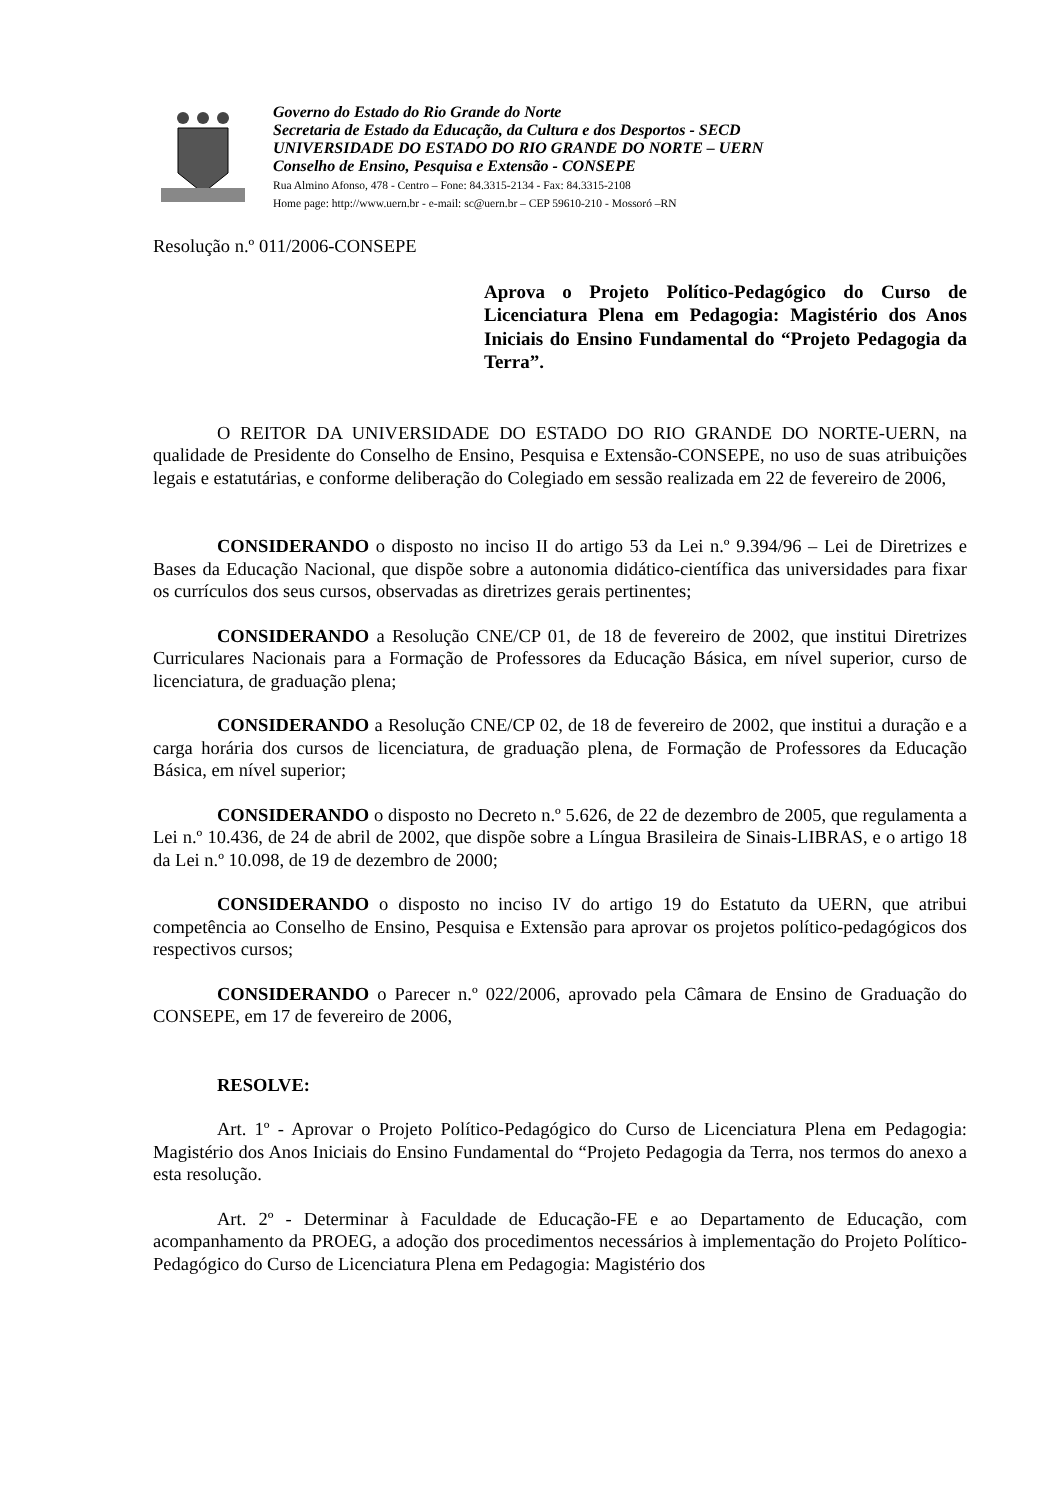Governo do Estado do Rio Grande do Norte
Secretaria de Estado da Educação, da Cultura e dos Desportos - SECD
UNIVERSIDADE DO ESTADO DO RIO GRANDE DO NORTE – UERN
Conselho de Ensino, Pesquisa e Extensão - CONSEPE
Rua Almino Afonso, 478 - Centro – Fone: 84.3315-2134 - Fax: 84.3315-2108
Home page: http://www.uern.br - e-mail: sc@uern.br – CEP 59610-210 - Mossoró –RN
Resolução n.º 011/2006-CONSEPE
Aprova o Projeto Político-Pedagógico do Curso de Licenciatura Plena em Pedagogia: Magistério dos Anos Iniciais do Ensino Fundamental do “Projeto Pedagogia da Terra”.
O REITOR DA UNIVERSIDADE DO ESTADO DO RIO GRANDE DO NORTE-UERN, na qualidade de Presidente do Conselho de Ensino, Pesquisa e Extensão-CONSEPE, no uso de suas atribuições legais e estatutárias, e conforme deliberação do Colegiado em sessão realizada em 22 de fevereiro de 2006,
CONSIDERANDO o disposto no inciso II do artigo 53 da Lei n.º 9.394/96 – Lei de Diretrizes e Bases da Educação Nacional, que dispõe sobre a autonomia didático-científica das universidades para fixar os currículos dos seus cursos, observadas as diretrizes gerais pertinentes;
CONSIDERANDO a Resolução CNE/CP 01, de 18 de fevereiro de 2002, que institui Diretrizes Curriculares Nacionais para a Formação de Professores da Educação Básica, em nível superior, curso de licenciatura, de graduação plena;
CONSIDERANDO a Resolução CNE/CP 02, de 18 de fevereiro de 2002, que institui a duração e a carga horária dos cursos de licenciatura, de graduação plena, de Formação de Professores da Educação Básica, em nível superior;
CONSIDERANDO o disposto no Decreto n.º 5.626, de 22 de dezembro de 2005, que regulamenta a Lei n.º 10.436, de 24 de abril de 2002, que dispõe sobre a Língua Brasileira de Sinais-LIBRAS, e o artigo 18 da Lei n.º 10.098, de 19 de dezembro de 2000;
CONSIDERANDO o disposto no inciso IV do artigo 19 do Estatuto da UERN, que atribui competência ao Conselho de Ensino, Pesquisa e Extensão para aprovar os projetos político-pedagógicos dos respectivos cursos;
CONSIDERANDO o Parecer n.º 022/2006, aprovado pela Câmara de Ensino de Graduação do CONSEPE, em 17 de fevereiro de 2006,
RESOLVE:
Art. 1º - Aprovar o Projeto Político-Pedagógico do Curso de Licenciatura Plena em Pedagogia: Magistério dos Anos Iniciais do Ensino Fundamental do “Projeto Pedagogia da Terra, nos termos do anexo a esta resolução.
Art. 2º - Determinar à Faculdade de Educação-FE e ao Departamento de Educação, com acompanhamento da PROEG, a adoção dos procedimentos necessários à implementação do Projeto Político-Pedagógico do Curso de Licenciatura Plena em Pedagogia: Magistério dos